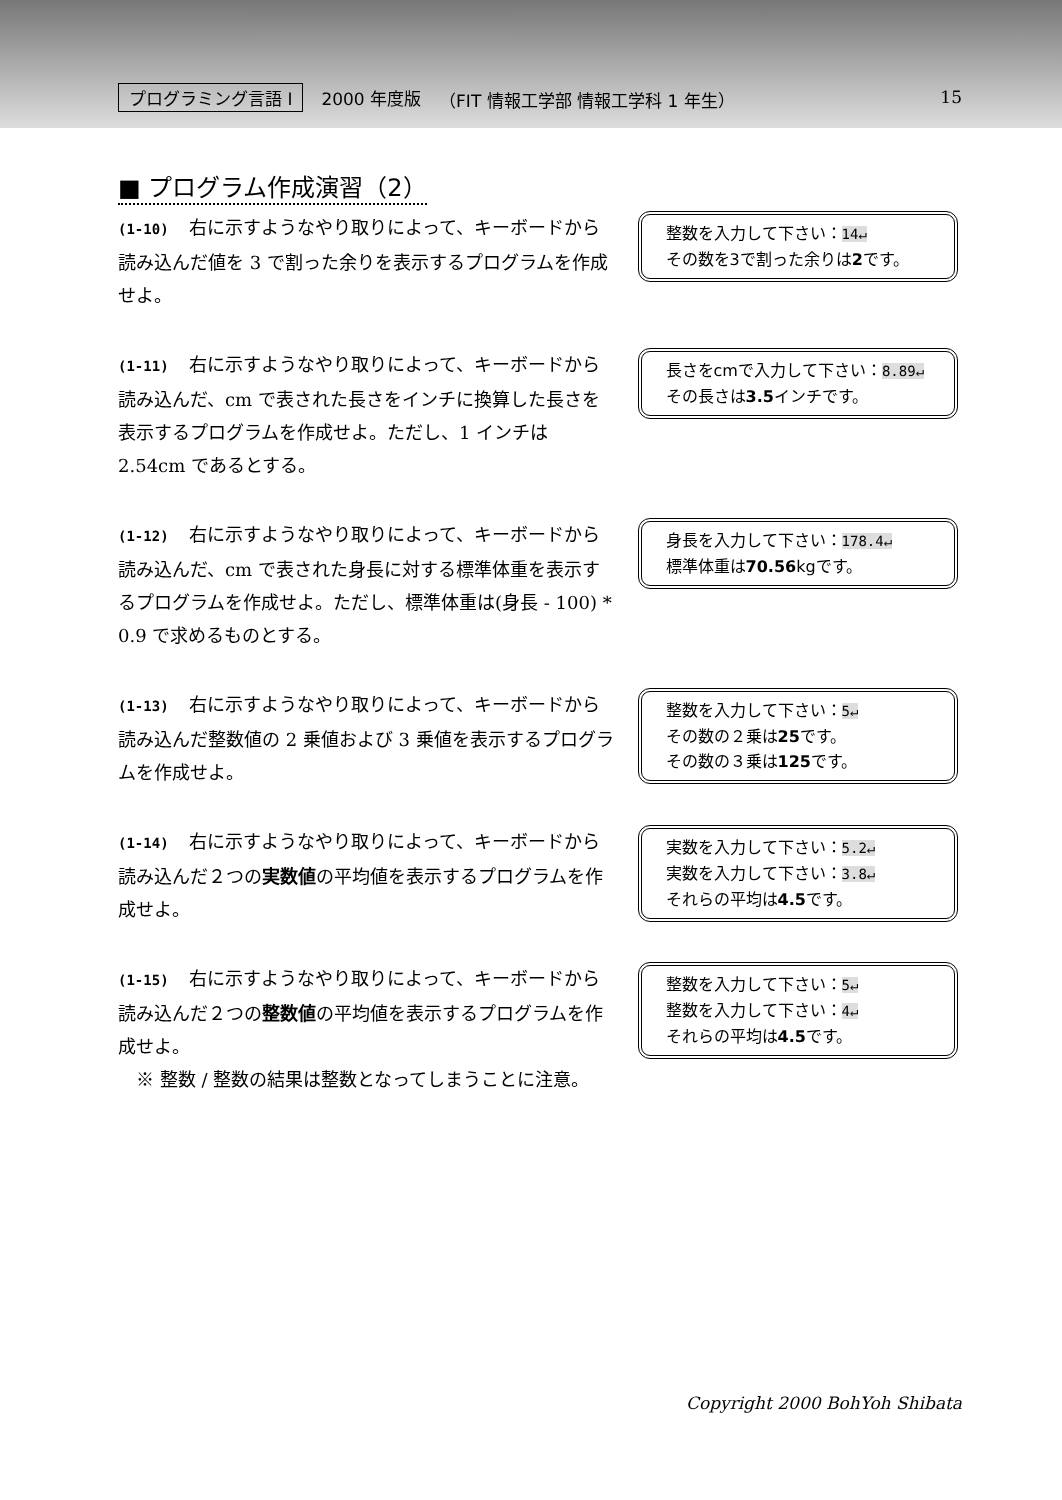プログラミング言語 I 2000 年度版 （FIT 情報工学部 情報工学科 1 年生） 15
■ プログラム作成演習（2）
(1-10) 右に示すようなやり取りによって、キーボードから読み込んだ値を 3 で割った余りを表示するプログラムを作成せよ。
整数を入力して下さい：14↵
その数を3で割った余りは2です。
(1-11) 右に示すようなやり取りによって、キーボードから読み込んだ、cm で表された長さをインチに換算した長さを表示するプログラムを作成せよ。ただし、1 インチは 2.54cm であるとする。
長さをcmで入力して下さい：8.89↵
その長さは3.5インチです。
(1-12) 右に示すようなやり取りによって、キーボードから読み込んだ、cm で表された身長に対する標準体重を表示するプログラムを作成せよ。ただし、標準体重は(身長 - 100) * 0.9 で求めるものとする。
身長を入力して下さい：178.4↵
標準体重は70.56kgです。
(1-13) 右に示すようなやり取りによって、キーボードから読み込んだ整数値の 2 乗値および 3 乗値を表示するプログラムを作成せよ。
整数を入力して下さい：5↵
その数の２乗は25です。
その数の３乗は125です。
(1-14) 右に示すようなやり取りによって、キーボードから読み込んだ２つの実数値の平均値を表示するプログラムを作成せよ。
実数を入力して下さい：5.2↵
実数を入力して下さい：3.8↵
それらの平均は4.5です。
(1-15) 右に示すようなやり取りによって、キーボードから読み込んだ２つの整数値の平均値を表示するプログラムを作成せよ。
　※ 整数 / 整数の結果は整数となってしまうことに注意。
整数を入力して下さい：5↵
整数を入力して下さい：4↵
それらの平均は4.5です。
Copyright 2000 BohYoh Shibata